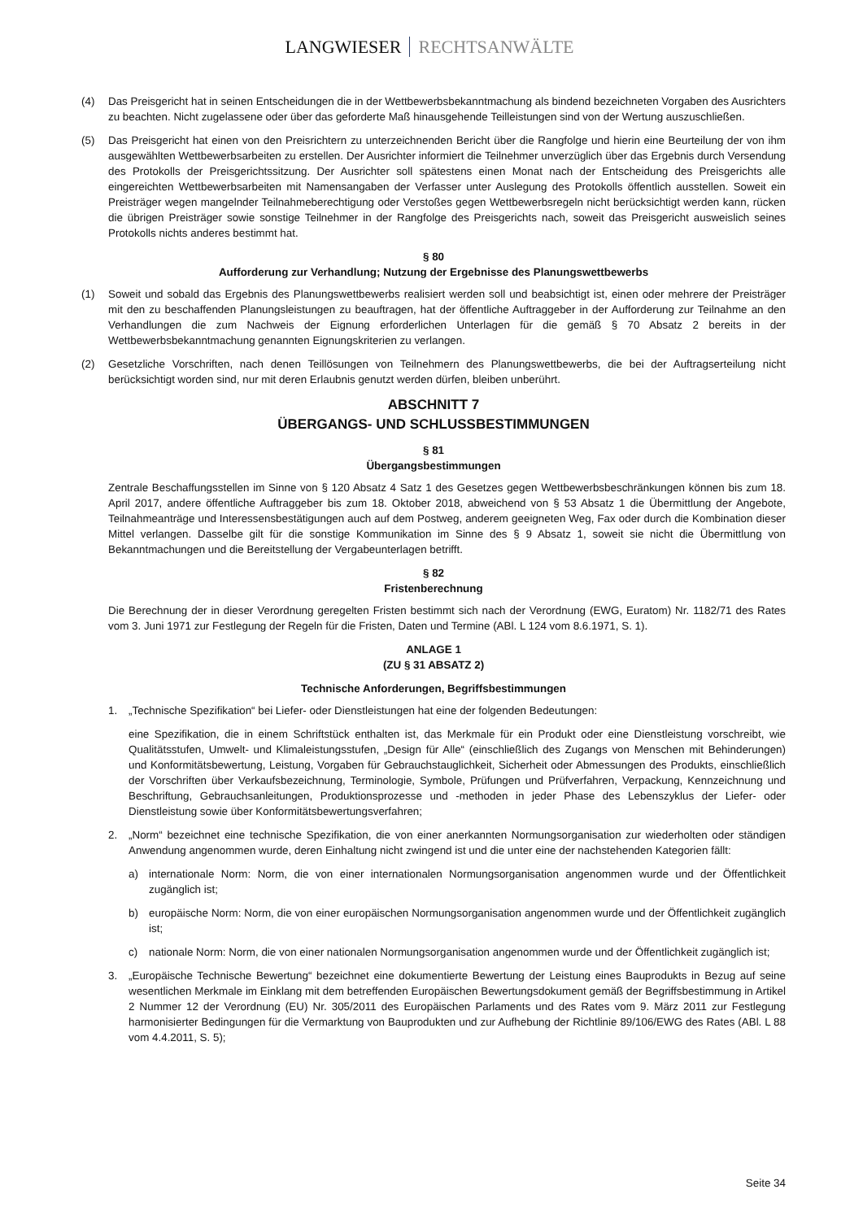LANGWIESER RECHTSANWÄLTE
(4) Das Preisgericht hat in seinen Entscheidungen die in der Wettbewerbsbekanntmachung als bindend bezeichneten Vorgaben des Ausrichters zu beachten. Nicht zugelassene oder über das geforderte Maß hinausgehende Teilleistungen sind von der Wertung auszuschließen.
(5) Das Preisgericht hat einen von den Preisrichtern zu unterzeichnenden Bericht über die Rangfolge und hierin eine Beurteilung der von ihm ausgewählten Wettbewerbsarbeiten zu erstellen. Der Ausrichter informiert die Teilnehmer unverzüglich über das Ergebnis durch Versendung des Protokolls der Preisgerichtssitzung. Der Ausrichter soll spätestens einen Monat nach der Entscheidung des Preisgerichts alle eingereichten Wettbewerbsarbeiten mit Namensangaben der Verfasser unter Auslegung des Protokolls öffentlich ausstellen. Soweit ein Preisträger wegen mangelnder Teilnahmeberechtigung oder Verstoßes gegen Wettbewerbsregeln nicht berücksichtigt werden kann, rücken die übrigen Preisträger sowie sonstige Teilnehmer in der Rangfolge des Preisgerichts nach, soweit das Preisgericht ausweislich seines Protokolls nichts anderes bestimmt hat.
§ 80
Aufforderung zur Verhandlung; Nutzung der Ergebnisse des Planungswettbewerbs
(1) Soweit und sobald das Ergebnis des Planungswettbewerbs realisiert werden soll und beabsichtigt ist, einen oder mehrere der Preisträger mit den zu beschaffenden Planungsleistungen zu beauftragen, hat der öffentliche Auftraggeber in der Aufforderung zur Teilnahme an den Verhandlungen die zum Nachweis der Eignung erforderlichen Unterlagen für die gemäß § 70 Absatz 2 bereits in der Wettbewerbsbekanntmachung genannten Eignungskriterien zu verlangen.
(2) Gesetzliche Vorschriften, nach denen Teillösungen von Teilnehmern des Planungswettbewerbs, die bei der Auftragserteilung nicht berücksichtigt worden sind, nur mit deren Erlaubnis genutzt werden dürfen, bleiben unberührt.
ABSCHNITT 7
ÜBERGANGS- UND SCHLUSSBESTIMMUNGEN
§ 81
Übergangsbestimmungen
Zentrale Beschaffungsstellen im Sinne von § 120 Absatz 4 Satz 1 des Gesetzes gegen Wettbewerbsbeschränkungen können bis zum 18. April 2017, andere öffentliche Auftraggeber bis zum 18. Oktober 2018, abweichend von § 53 Absatz 1 die Übermittlung der Angebote, Teilnahmeanträge und Interessensbestätigungen auch auf dem Postweg, anderem geeigneten Weg, Fax oder durch die Kombination dieser Mittel verlangen. Dasselbe gilt für die sonstige Kommunikation im Sinne des § 9 Absatz 1, soweit sie nicht die Übermittlung von Bekanntmachungen und die Bereitstellung der Vergabeunterlagen betrifft.
§ 82
Fristenberechnung
Die Berechnung der in dieser Verordnung geregelten Fristen bestimmt sich nach der Verordnung (EWG, Euratom) Nr. 1182/71 des Rates vom 3. Juni 1971 zur Festlegung der Regeln für die Fristen, Daten und Termine (ABl. L 124 vom 8.6.1971, S. 1).
ANLAGE 1
(ZU § 31 ABSATZ 2)
Technische Anforderungen, Begriffsbestimmungen
1. „Technische Spezifikation“ bei Liefer- oder Dienstleistungen hat eine der folgenden Bedeutungen:
eine Spezifikation, die in einem Schriftstück enthalten ist, das Merkmale für ein Produkt oder eine Dienstleistung vorschreibt, wie Qualitätsstufen, Umwelt- und Klimaleistungsstufen, „Design für Alle“ (einschließlich des Zugangs von Menschen mit Behinderungen) und Konformitätsbewertung, Leistung, Vorgaben für Gebrauchstauglichkeit, Sicherheit oder Abmessungen des Produkts, einschließlich der Vorschriften über Verkaufsbezeichnung, Terminologie, Symbole, Prüfungen und Prüfverfahren, Verpackung, Kennzeichnung und Beschriftung, Gebrauchsanleitungen, Produktionsprozesse und -methoden in jeder Phase des Lebenszyklus der Liefer- oder Dienstleistung sowie über Konformitätsbewertungsverfahren;
2. „Norm“ bezeichnet eine technische Spezifikation, die von einer anerkannten Normungsorganisation zur wiederholten oder ständigen Anwendung angenommen wurde, deren Einhaltung nicht zwingend ist und die unter eine der nachstehenden Kategorien fällt:
a) internationale Norm: Norm, die von einer internationalen Normungsorganisation angenommen wurde und der Öffentlichkeit zugänglich ist;
b) europäische Norm: Norm, die von einer europäischen Normungsorganisation angenommen wurde und der Öffentlichkeit zugänglich ist;
c) nationale Norm: Norm, die von einer nationalen Normungsorganisation angenommen wurde und der Öffentlichkeit zugänglich ist;
3. „Europäische Technische Bewertung“ bezeichnet eine dokumentierte Bewertung der Leistung eines Bauprodukts in Bezug auf seine wesentlichen Merkmale im Einklang mit dem betreffenden Europäischen Bewertungsdokument gemäß der Begriffsbestimmung in Artikel 2 Nummer 12 der Verordnung (EU) Nr. 305/2011 des Europäischen Parlaments und des Rates vom 9. März 2011 zur Festlegung harmonisierter Bedingungen für die Vermarktung von Bauprodukten und zur Aufhebung der Richtlinie 89/106/EWG des Rates (ABl. L 88 vom 4.4.2011, S. 5);
Seite 34